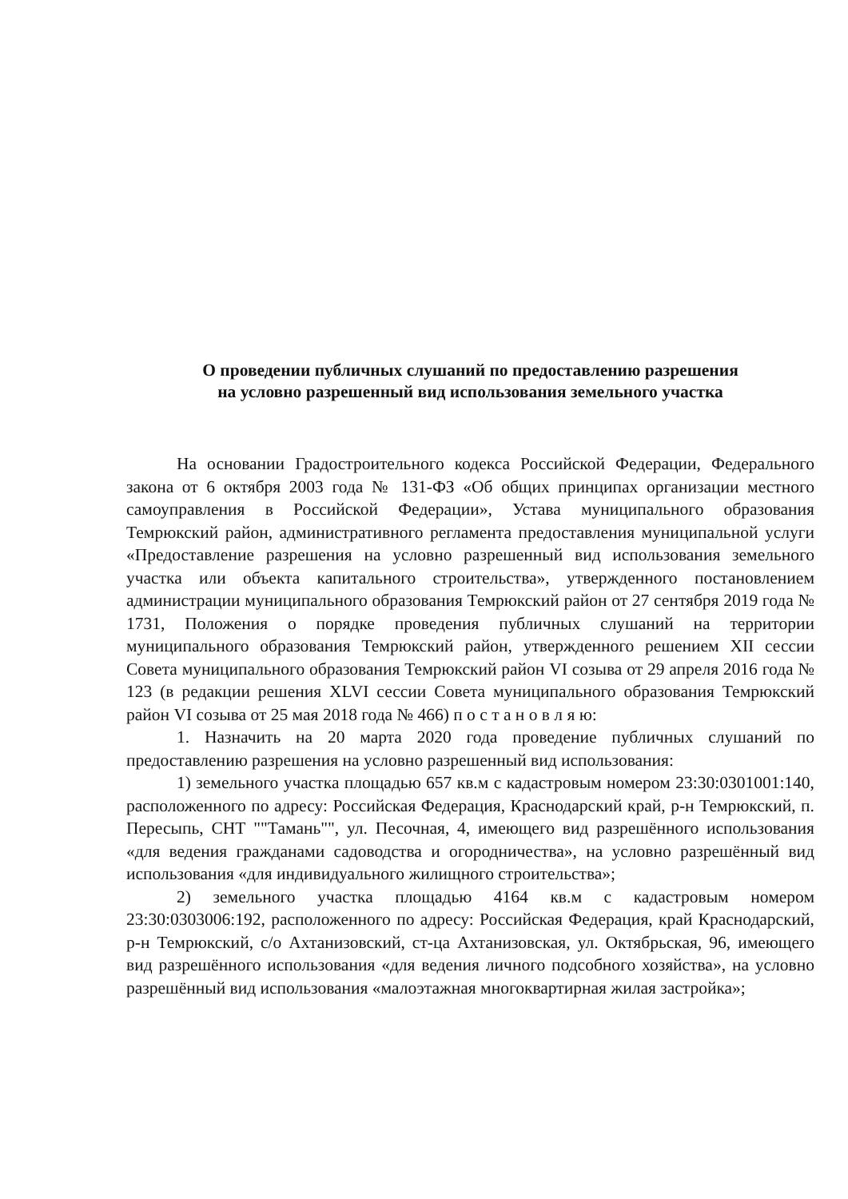О проведении публичных слушаний по предоставлению разрешения
на условно разрешенный вид использования земельного участка
На основании Градостроительного кодекса Российской Федерации, Федерального закона от 6 октября 2003 года № 131-ФЗ «Об общих принципах организации местного самоуправления в Российской Федерации», Устава муниципального образования Темрюкский район, административного регламента предоставления муниципальной услуги «Предоставление разрешения на условно разрешенный вид использования земельного участка или объекта капитального строительства», утвержденного постановлением администрации муниципального образования Темрюкский район от 27 сентября 2019 года № 1731, Положения о порядке проведения публичных слушаний на территории муниципального образования Темрюкский район, утвержденного решением XII сессии Совета муниципального образования Темрюкский район VI созыва от 29 апреля 2016 года № 123 (в редакции решения XLVI сессии Совета муниципального образования Темрюкский район VI созыва от 25 мая 2018 года № 466) п о с т а н о в л я ю:
1. Назначить на 20 марта 2020 года проведение публичных слушаний по предоставлению разрешения на условно разрешенный вид использования:
1) земельного участка площадью 657 кв.м с кадастровым номером 23:30:0301001:140, расположенного по адресу: Российская Федерация, Краснодарский край, р-н Темрюкский, п. Пересыпь, СНТ ""Тамань"", ул. Песочная, 4, имеющего вид разрешённого использования «для ведения гражданами садоводства и огородничества», на условно разрешённый вид использования «для индивидуального жилищного строительства»;
2) земельного участка площадью 4164 кв.м с кадастровым номером 23:30:0303006:192, расположенного по адресу: Российская Федерация, край Краснодарский, р-н Темрюкский, с/о Ахтанизовский, ст-ца Ахтанизовская, ул. Октябрьская, 96, имеющего вид разрешённого использования «для ведения личного подсобного хозяйства», на условно разрешённый вид использования «малоэтажная многоквартирная жилая застройка»;